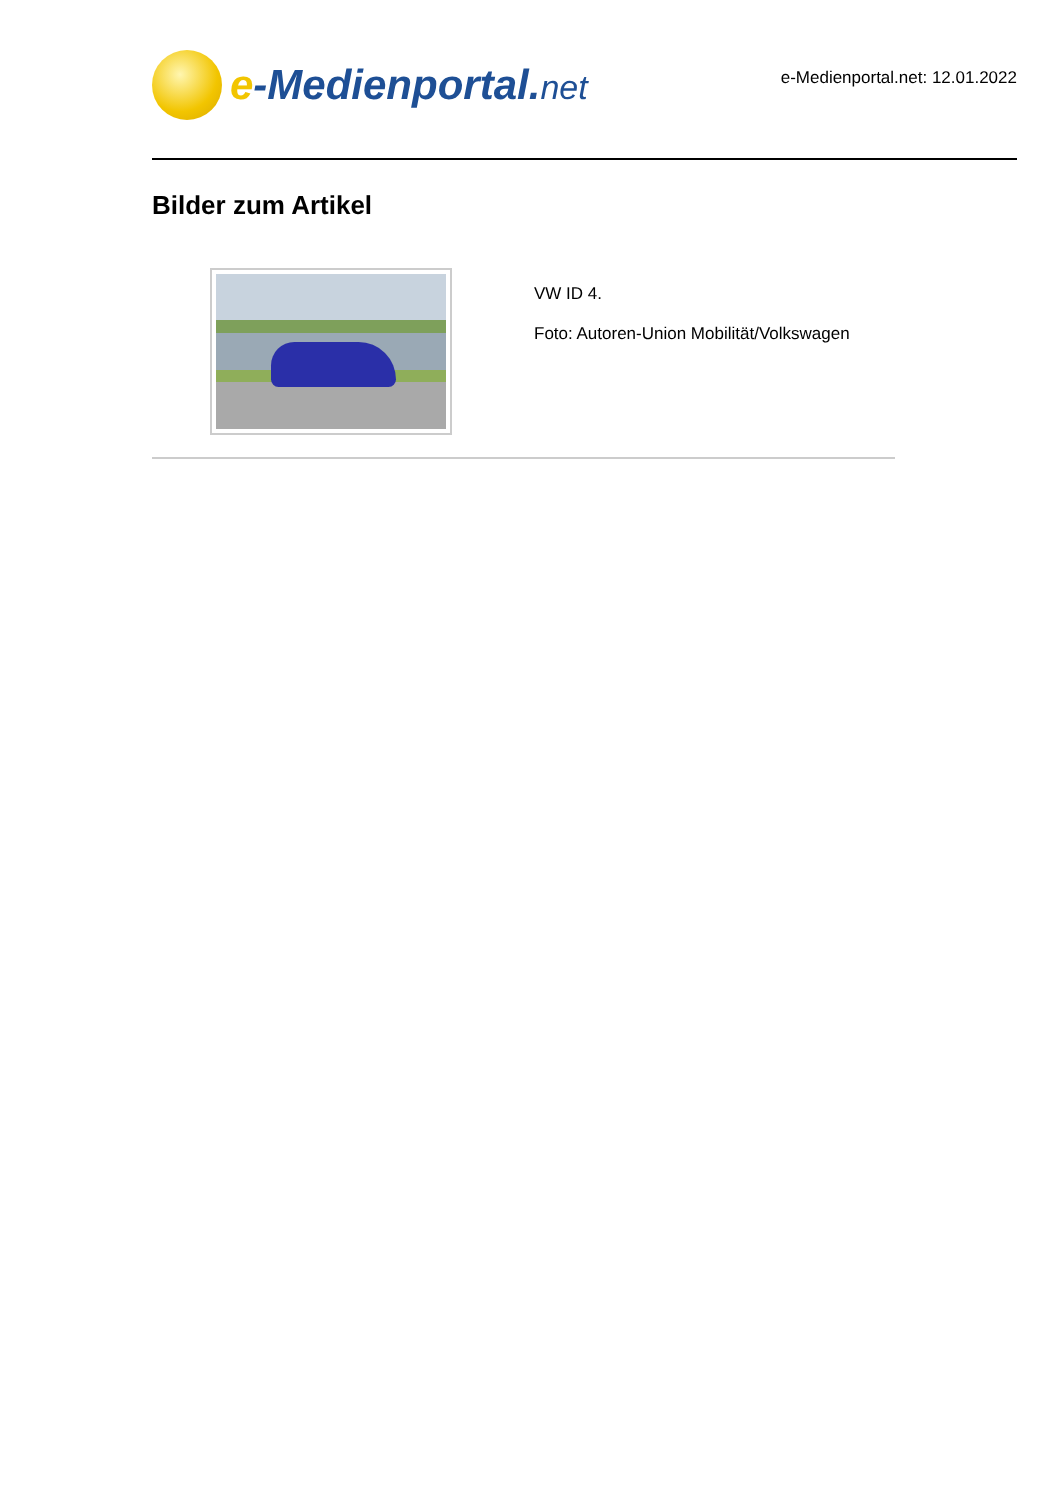e-Medienportal.net
e-Medienportal.net: 12.01.2022
Bilder zum Artikel
VW ID 4.
Foto: Autoren-Union Mobilität/Volkswagen